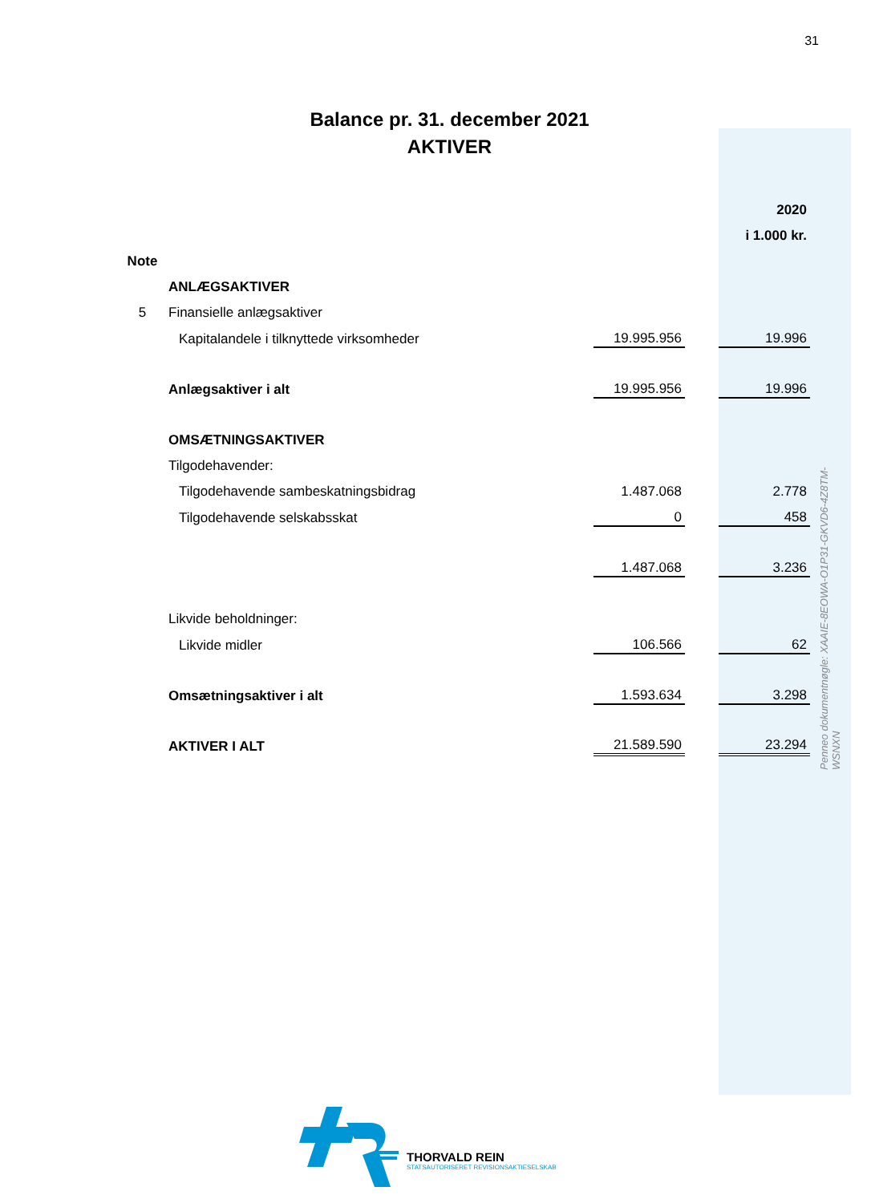31
Balance pr. 31. december 2021
AKTIVER
Penneo dokumentnøgle: XAAIE-8EOWA-O1P31-GKVD6-4Z8TM-WSNXN
| | | | | 2020 |
| | | | | i 1.000 kr. |
| Note | | | | |
| | ANLÆGSAKTIVER | | | |
| 5 | Finansielle anlægsaktiver | | | |
| | Kapitalandele i tilknyttede virksomheder | 19.995.956 | | 19.996 |
| | Anlægsaktiver i alt | 19.995.956 | | 19.996 |
| | OMSÆTNINGSAKTIVER | | | |
| | Tilgodehavender: | | | |
| | Tilgodehavende sambeskatningsbidrag | 1.487.068 | | 2.778 |
| | Tilgodehavende selskabsskat | 0 | | 458 |
| | | 1.487.068 | | 3.236 |
| | Likvide beholdninger: | | | |
| | Likvide midler | 106.566 | | 62 |
| | Omsætningsaktiver i alt | 1.593.634 | | 3.298 |
| | AKTIVER I ALT | 21.589.590 | | 23.294 |
THORVALD REIN
STATSAUTORISERET REVISIONSAKTIESELSKAB